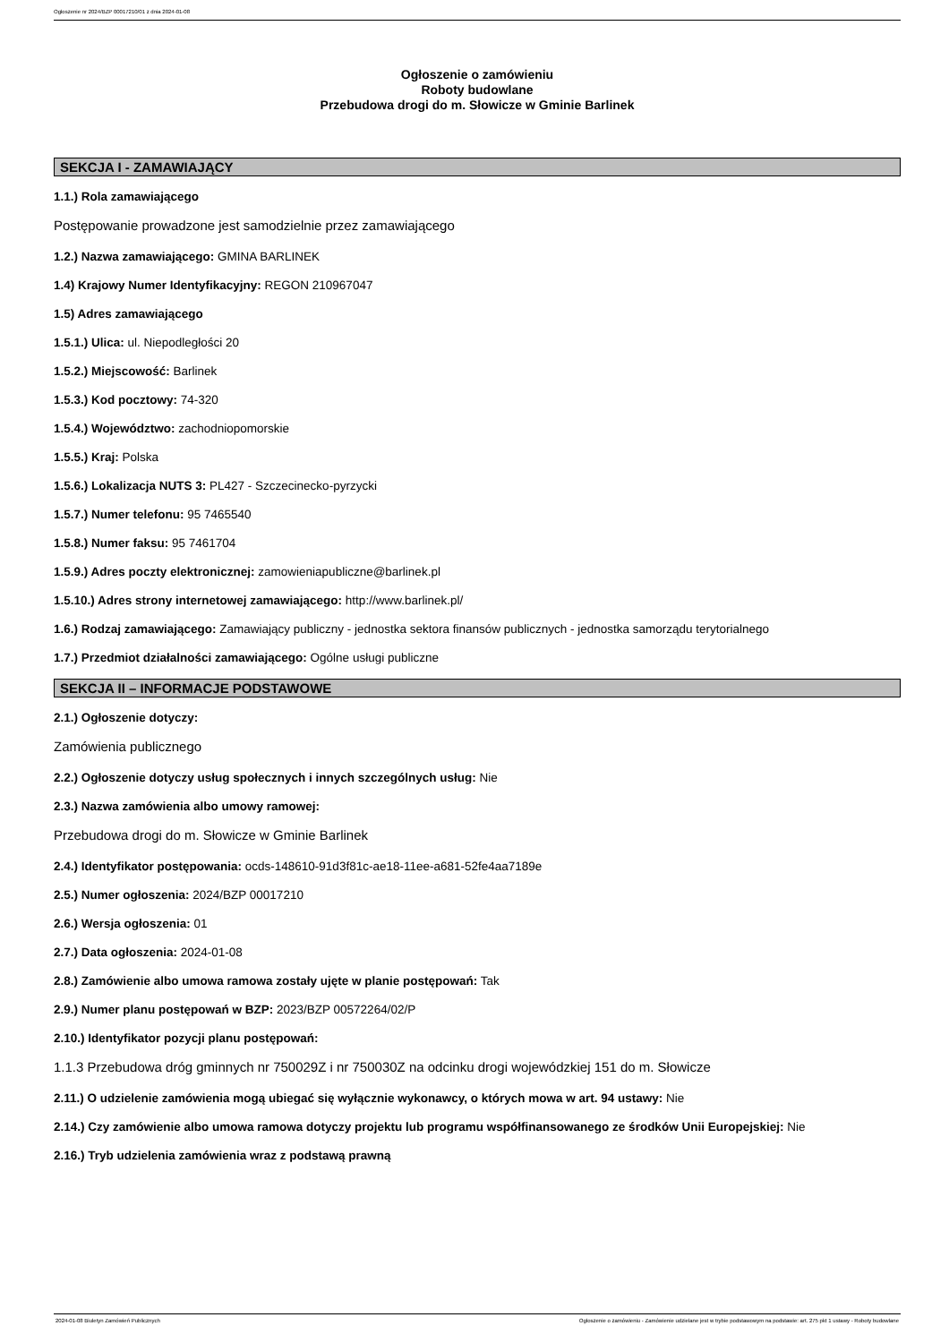Ogłoszenie nr 2024/BZP 00017210/01 z dnia 2024-01-08
Ogłoszenie o zamówieniu
Roboty budowlane
Przebudowa drogi do m. Słowicze w Gminie Barlinek
SEKCJA I - ZAMAWIAJĄCY
1.1.) Rola zamawiającego
Postępowanie prowadzone jest samodzielnie przez zamawiającego
1.2.) Nazwa zamawiającego: GMINA BARLINEK
1.4) Krajowy Numer Identyfikacyjny: REGON 210967047
1.5) Adres zamawiającego
1.5.1.) Ulica: ul. Niepodległości 20
1.5.2.) Miejscowość: Barlinek
1.5.3.) Kod pocztowy: 74-320
1.5.4.) Województwo: zachodniopomorskie
1.5.5.) Kraj: Polska
1.5.6.) Lokalizacja NUTS 3: PL427 - Szczecinecko-pyrzycki
1.5.7.) Numer telefonu: 95 7465540
1.5.8.) Numer faksu: 95 7461704
1.5.9.) Adres poczty elektronicznej: zamowieniapubliczne@barlinek.pl
1.5.10.) Adres strony internetowej zamawiającego: http://www.barlinek.pl/
1.6.) Rodzaj zamawiającego: Zamawiający publiczny - jednostka sektora finansów publicznych - jednostka samorządu terytorialnego
1.7.) Przedmiot działalności zamawiającego: Ogólne usługi publiczne
SEKCJA II – INFORMACJE PODSTAWOWE
2.1.) Ogłoszenie dotyczy:
Zamówienia publicznego
2.2.) Ogłoszenie dotyczy usług społecznych i innych szczególnych usług: Nie
2.3.) Nazwa zamówienia albo umowy ramowej:
Przebudowa drogi do m. Słowicze w Gminie Barlinek
2.4.) Identyfikator postępowania: ocds-148610-91d3f81c-ae18-11ee-a681-52fe4aa7189e
2.5.) Numer ogłoszenia: 2024/BZP 00017210
2.6.) Wersja ogłoszenia: 01
2.7.) Data ogłoszenia: 2024-01-08
2.8.) Zamówienie albo umowa ramowa zostały ujęte w planie postępowań: Tak
2.9.) Numer planu postępowań w BZP: 2023/BZP 00572264/02/P
2.10.) Identyfikator pozycji planu postępowań:
1.1.3 Przebudowa dróg gminnych nr 750029Z i nr 750030Z na odcinku drogi wojewódzkiej 151 do m. Słowicze
2.11.) O udzielenie zamówienia mogą ubiegać się wyłącznie wykonawcy, o których mowa w art. 94 ustawy: Nie
2.14.) Czy zamówienie albo umowa ramowa dotyczy projektu lub programu współfinansowanego ze środków Unii Europejskiej: Nie
2.16.) Tryb udzielenia zamówienia wraz z podstawą prawną
2024-01-08 Biuletyn Zamówień Publicznych Ogłoszenie o zamówieniu - Zamówienie udzielane jest w trybie podstawowym na podstawie: art. 275 pkt 1 ustawy - Roboty budowlane